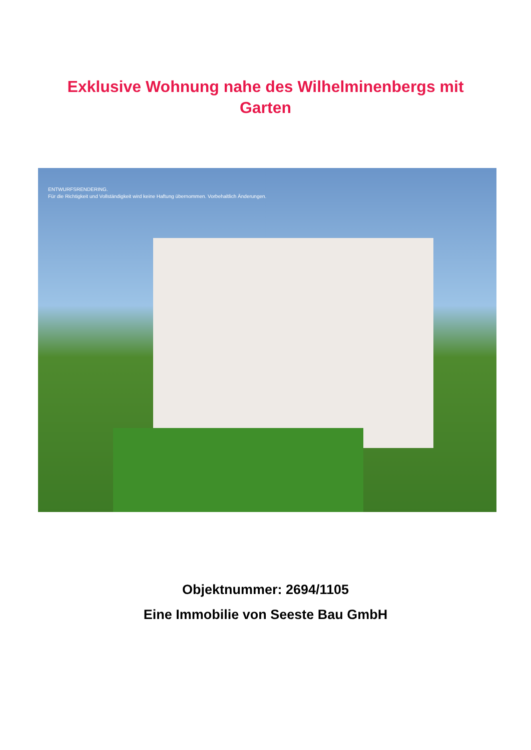Exklusive Wohnung nahe des Wilhelminenbergs mit Garten
ENTWURFSRENDERING.
Für die Richtigkeit und Vollständigkeit wird keine Haftung übernommen. Vorbehaltlich Änderungen.
Objektnummer: 2694/1105
Eine Immobilie von Seeste Bau GmbH